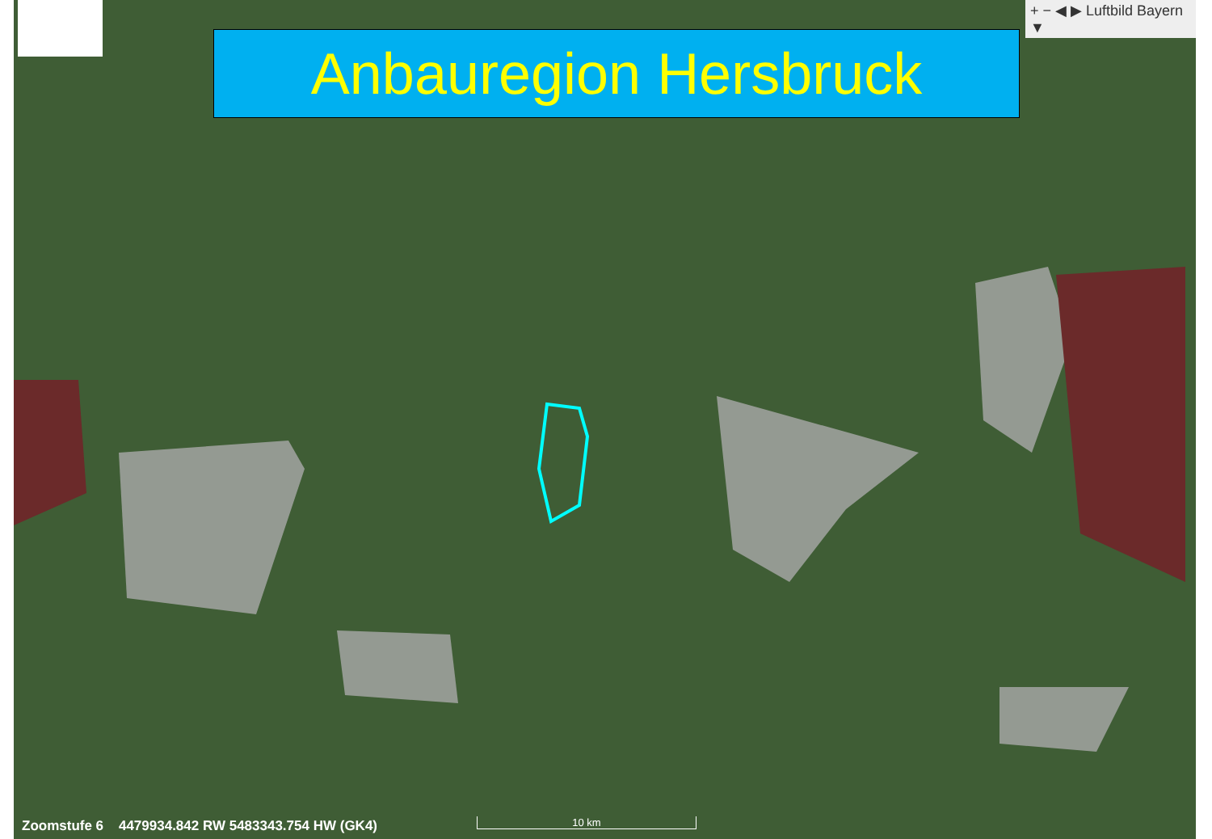+ − ◀ ▶ Luftbild Bayern ▼
Anbauregion Hersbruck
Zoomstufe 6 4479934.842 RW 5483343.754 HW (GK4)
10 km